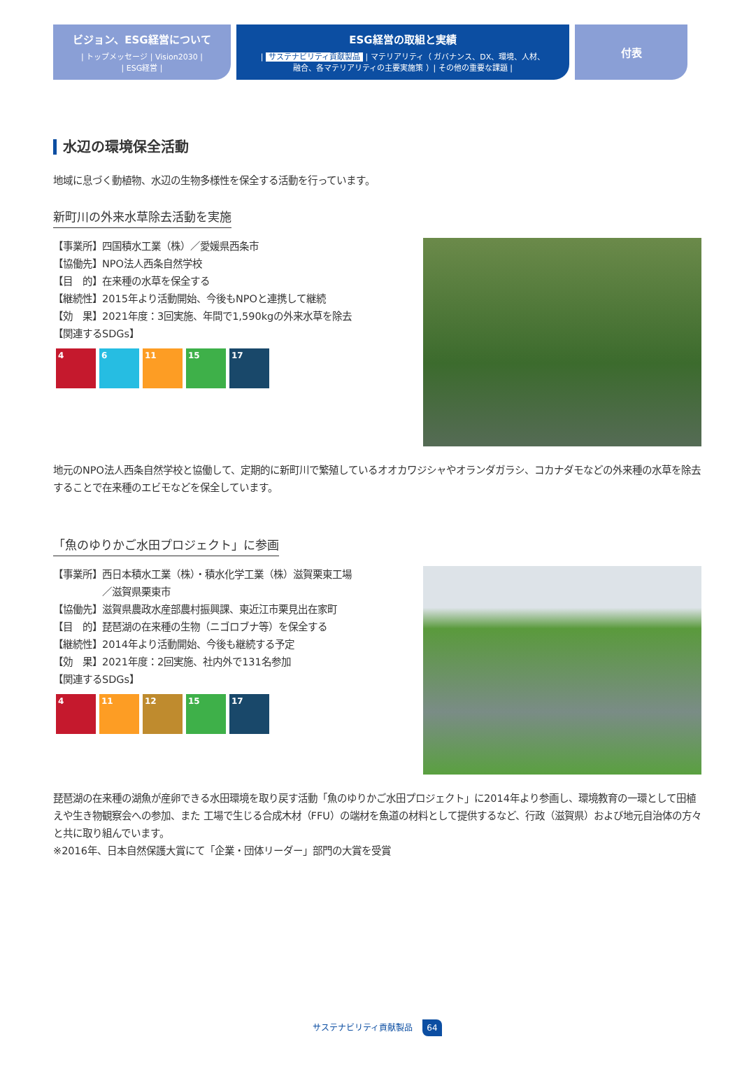ビジョン、ESG経営について
| トップメッセージ | Vision2030 |
| ESG経営 |
ESG経営の取組と実績
| サステナビリティ貢献製品 | マテリアリティ（ ガバナンス、DX、環境、人材、
融合、各マテリアリティの主要実施策 ）| その他の重要な課題 |
付表
水辺の環境保全活動
地域に息づく動植物、水辺の生物多様性を保全する活動を行っています。
新町川の外来水草除去活動を実施
【事業所】四国積水工業（株）／愛媛県西条市
【協働先】NPO法人西条自然学校
【目　的】在来種の水草を保全する
【継続性】2015年より活動開始、今後もNPOと連携して継続
【効　果】2021年度：3回実施、年間で1,590kgの外来水草を除去
【関連するSDGs】
4 6 11 15 17
地元のNPO法人西条自然学校と協働して、定期的に新町川で繁殖しているオオカワジシャやオランダガラシ、コカナダモなどの外来種の水草を除去することで在来種のエビモなどを保全しています。
「魚のゆりかご水田プロジェクト」に参画
【事業所】西日本積水工業（株）・積水化学工業（株）滋賀栗東工場
　　　　　／滋賀県栗東市
【協働先】滋賀県農政水産部農村振興課、東近江市栗見出在家町
【目　的】琵琶湖の在来種の生物（ニゴロブナ等）を保全する
【継続性】2014年より活動開始、今後も継続する予定
【効　果】2021年度：2回実施、社内外で131名参加
【関連するSDGs】
4 11 12 15 17
琵琶湖の在来種の湖魚が産卵できる水田環境を取り戻す活動「魚のゆりかご水田プロジェクト」に2014年より参画し、環境教育の一環として田植えや生き物観察会への参加、また 工場で生じる合成木材（FFU）の端材を魚道の材料として提供するなど、行政（滋賀県）および地元自治体の方々と共に取り組んでいます。
※2016年、日本自然保護大賞にて「企業・団体リーダー」部門の大賞を受賞
サステナビリティ貢献製品 64